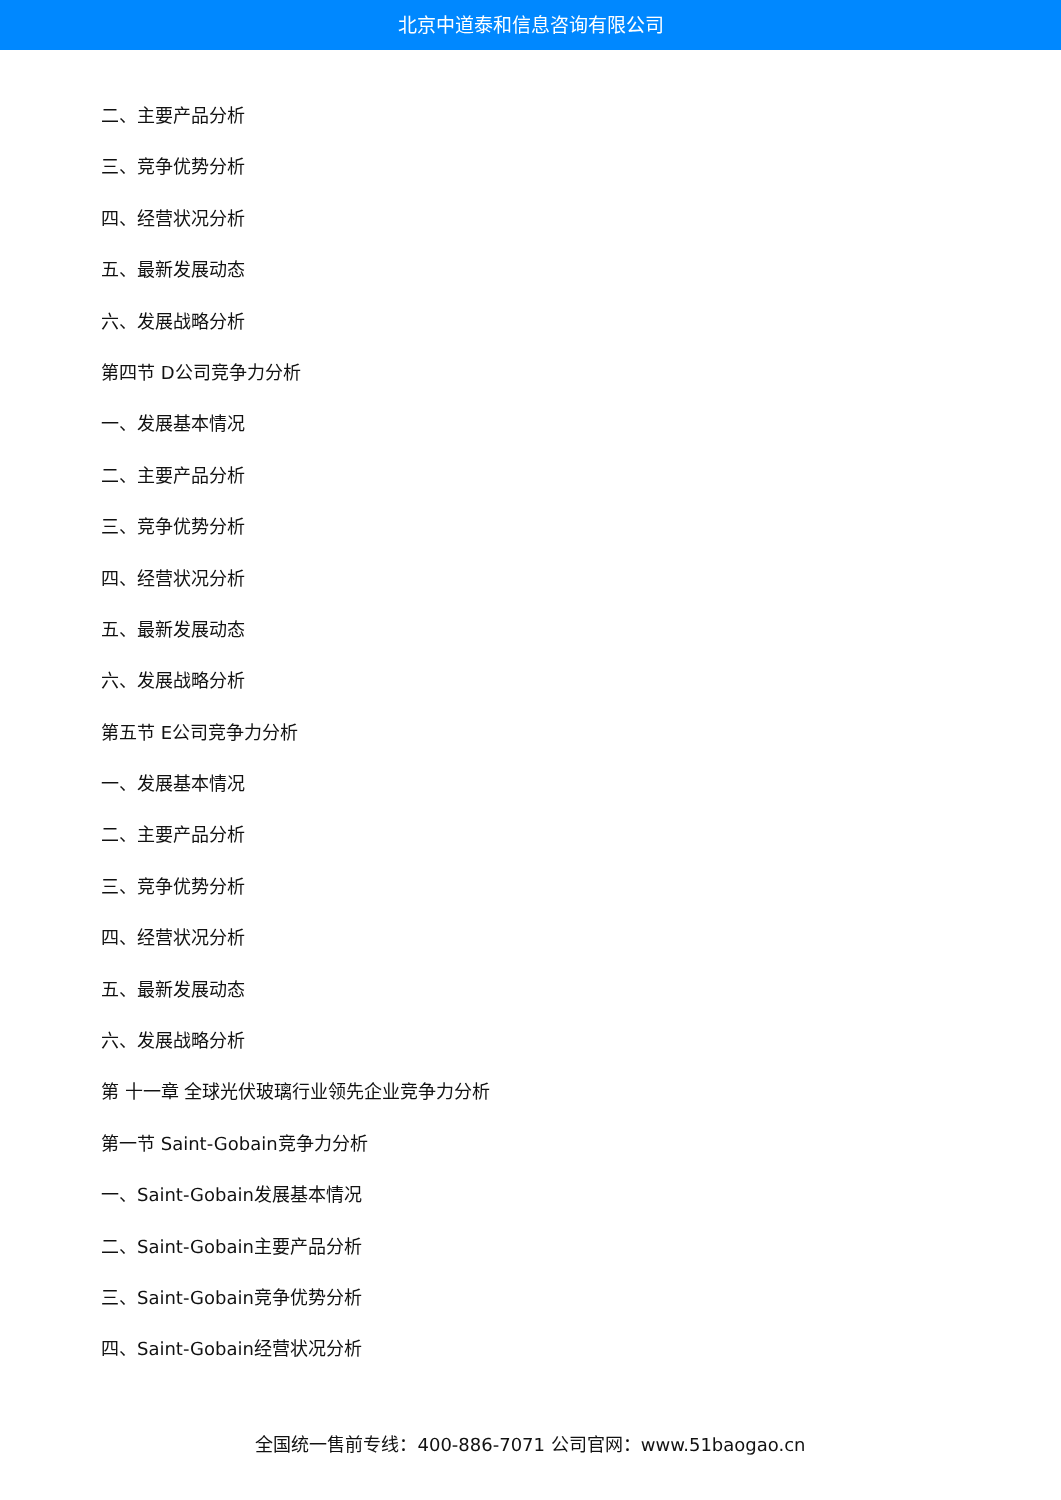北京中道泰和信息咨询有限公司
二、主要产品分析
三、竞争优势分析
四、经营状况分析
五、最新发展动态
六、发展战略分析
第四节 D公司竞争力分析
一、发展基本情况
二、主要产品分析
三、竞争优势分析
四、经营状况分析
五、最新发展动态
六、发展战略分析
第五节 E公司竞争力分析
一、发展基本情况
二、主要产品分析
三、竞争优势分析
四、经营状况分析
五、最新发展动态
六、发展战略分析
第 十一章 全球光伏玻璃行业领先企业竞争力分析
第一节 Saint-Gobain竞争力分析
一、Saint-Gobain发展基本情况
二、Saint-Gobain主要产品分析
三、Saint-Gobain竞争优势分析
四、Saint-Gobain经营状况分析
全国统一售前专线：400-886-7071 公司官网：www.51baogao.cn